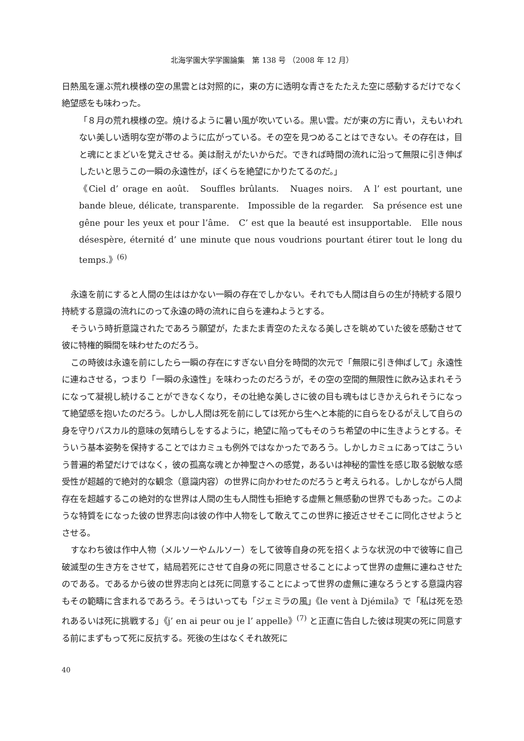北海学園大学学園論集　第 138 号 （2008 年 12 月）
日熱風を運ぶ荒れ模様の空の黒雲とは対照的に，東の方に透明な青さをたたえた空に感動するだけでなく絶望感をも味わった。
「８月の荒れ模様の空。焼けるように暑い風が吹いている。黒い雲。だが東の方に青い，えもいわれない美しい透明な空が帯のように広がっている。その空を見つめることはできない。その存在は，目と魂にとまどいを覚えさせる。美は耐えがたいからだ。できれば時間の流れに沿って無限に引き伸ばしたいと思うこの一瞬の永遠性が，ぼくらを絶望にかりたてるのだ。」
《Ciel d’ orage en août.　Souffles brûlants.　Nuages noirs.　A l’ est pourtant, une bande bleue, délicate, transparente.　Impossible de la regarder.　Sa présence est une gêne pour les yeux et pour l’âme.　C’ est que la beauté est insupportable.　Elle nous désespère, éternité d’ une minute que nous voudrions pourtant étirer tout le long du temps.》<sup>(6)</sup>
永遠を前にすると人間の生ははかない一瞬の存在でしかない。それでも人間は自らの生が持続する限り持続する意識の流れにのって永遠の時の流れに自らを連ねようとする。
そういう時折意識されたであろう願望が，たまたま青空のたえなる美しさを眺めていた彼を感動させて彼に特権的瞬間を味わせたのだろう。
この時彼は永遠を前にしたら一瞬の存在にすぎない自分を時間的次元で「無限に引き伸ばして」永遠性に連ねさせる，つまり「一瞬の永遠性」を味わったのだろうが，その空の空間的無限性に飲み込まれそうになって凝視し続けることができなくなり，その壮絶な美しさに彼の目も魂もはじきかえられそうになって絶望感を抱いたのだろう。しかし人間は死を前にしては死から生へと本能的に自らをひるがえして自らの身を守りパスカル的意味の気晴らしをするように，絶望に陥ってもそのうち希望の中に生きようとする。そういう基本姿勢を保持することではカミュも例外ではなかったであろう。しかしカミュにあってはこういう普遍的希望だけではなく，彼の孤高な魂とか神聖さへの感覚，あるいは神秘的霊性を感じ取る鋭敏な感受性が超越的で絶対的な観念（意識内容）の世界に向かわせたのだろうと考えられる。しかしながら人間存在を超越するこの絶対的な世界は人間の生も人間性も拒絶する虚無と無感動の世界でもあった。このような特質をになった彼の世界志向は彼の作中人物をして敢えてこの世界に接近させそこに同化させようとさせる。
すなわち彼は作中人物（メルソーやムルソー）をして彼等自身の死を招くような状況の中で彼等に自己破滅型の生き方をさせて，結局若死にさせて自身の死に同意させることによって世界の虚無に連ねさせたのである。であるから彼の世界志向とは死に同意することによって世界の虚無に連なろうとする意識内容もその範疇に含まれるであろう。そうはいっても「ジェミラの風」《le vent à Djémila》で「私は死を恐れあるいは死に挑戦する」《j’ en ai peur ou je l’ appelle》<sup>(7)</sup> と正直に告白した彼は現実の死に同意する前にまずもって死に反抗する。死後の生はなくそれ故死に
40